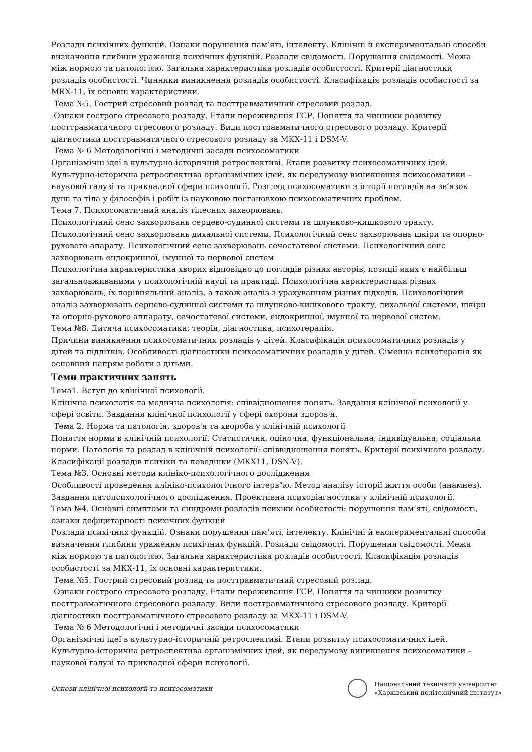Розлади психічних функцій. Ознаки порушення пам’яті, інтелекту. Клінічні й експериментальні способи визначення глибини ураження психічних функцій. Розлади свідомості. Порушення свідомості. Межа між нормою та патологією. Загальна характеристика розладів особистості. Критерії діагностики розладів особистості. Чинники виникнення розладів особистості. Класифікація розладів особистості за МКХ-11, їх основні характеристики.
Тема №5. Гострий стресовий розлад та посттравматичний стресовий розлад.
Ознаки гострого стресового розладу. Етапи переживання ГСР. Поняття та чинники розвитку посттравматичного стресового розладу. Види посттравматичного стресового розладу. Критерії діагностики посттравматичного стресового розладу за МКХ-11 і DSM-V.
Тема № 6 Методологічні і методичні засади психосоматики
Організмічні ідеї в культурно-історичній ретроспективі. Етапи розвитку психосоматичних ідей. Культурно-історична ретроспектива організмічних ідей, як передумову виникнення психосоматики – наукової галузі та прикладної сфери психології. Розгляд психосоматики з історії поглядів на зв’язок душі та тіла у філософів і робіт із науковою постановкою психосоматичних проблем.
Тема 7. Психосоматичний аналіз тілесних захворювань.
Психологічний сенс захворювань серцево-судинної системи та шлунково-кишкового тракту. Психологічний сенс захворювань дихальної системи. Психологічний сенс захворювань шкіри та опорно-рухового апарату. Психологічний сенс захворювань сечостатевої системи. Психологічний сенс захворювань ендокринної, імунної та нервової систем
Психологічна характеристика хворих відповідно до поглядів різних авторів, позиції яких є найбільш загальновживаними у психологічній науці та практиці. Психологічна характеристика різних захворювань, їх порівняльний аналіз, а також аналіз з урахуванням різних підходів. Психологічний аналіз захворювань серцево-судинної системи та шлунково-кишкового тракту, дихальної системи, шкіри та опорно-рухового аппарату, сечостатевої системи, ендокринної, імунної та нервової систем.
Тема №8. Дитяча психосоматика: теорія, діагностика, психотерапія.
Причини виникнення психосоматичних розладів у дітей. Класифікація психосоматичних розладів у дітей та підлітків. Особливості діагностики психосоматичних розладів у дітей. Сімейна психотерапія як основний напрям роботи з дітьми.
Теми практичних занять
Тема1. Вступ до клінічної психології.
Клінічна психологія та медична психологія: співвідношення понять. Завдання клінічної психології у сфері освіти. Завдання клінічної психології у сфері охорони здоров'я.
Тема 2. Норма та патологія, здоров'я та хвороба у клінічній психології
Поняття норми в клінічній психології. Статистична, оціночна, функціональна, індивідуальна, соціальна норми. Патологія та розлад в клінічній психології: співвідношення понять. Критерії психічного розладу. Класифікації розладів психіки та поведінки (МКХ11, DSN-V).
Тема №3. Основні методи клініко-психологічного дослідження
Особливості проведення клініко-психологічного інтерв"ю. Метод аналізу історії життя особи (анамнез). Завдання патопсихологічного дослідження. Проективна психодіагностика у клінічній психології.
Тема №4. Основні симптоми та синдроми розладів психіки особистості: порушення пам’яті, свідомості, ознаки дефіцитарності психічних функцій
Розлади психічних функцій. Ознаки порушення пам’яті, інтелекту. Клінічні й експериментальні способи визначення глибини ураження психічних функцій. Розлади свідомості. Порушення свідомості. Межа між нормою та патологією. Загальна характеристика розладів особистості. Класифікація розладів особистості за МКХ-11, їх основні характеристики.
Тема №5. Гострий стресовий розлад та посттравматичний стресовий розлад.
Ознаки гострого стресового розладу. Етапи переживання ГСР. Поняття та чинники розвитку посттравматичного стресового розладу. Види посттравматичного стресового розладу. Критерії діагностики посттравматичного стресового розладу за МКХ-11 і DSM-V.
Тема № 6 Методологічні і методичні засади психосоматики
Організмічні ідеї в культурно-історичній ретроспективі. Етапи розвитку психосоматичних ідей. Культурно-історична ретроспектива організмічних ідей, як передумову виникнення психосоматики – наукової галузі та прикладної сфери психології.
Основи клінічної психології та психосоматики
Національний технічний університет
«Харківський політехнічний інститут»